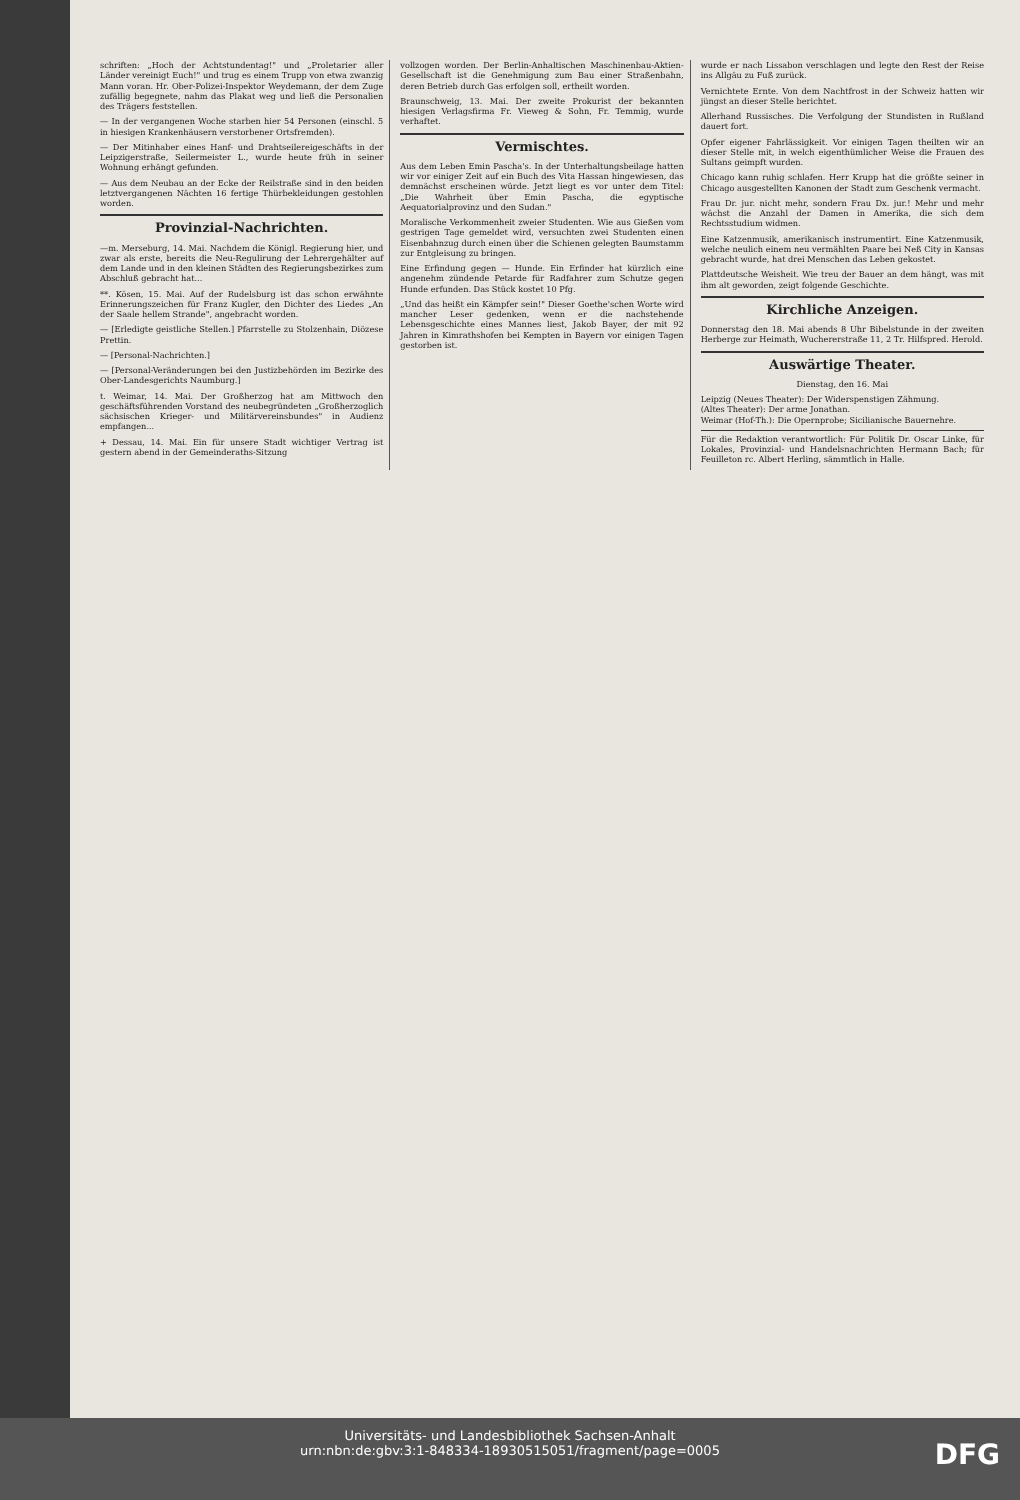schriften: „Hoch der Achtstundentag!" und „Proletarier aller Länder vereinigt Euch!" und trug es einem Trupp von etwa zwanzig Mann voran. Hr. Ober-Polizei-Inspektor Weydemann, der dem Zuge zufällig begegnete, nahm das Plakat weg und ließ die Personalien des Trägers feststellen.
— In der vergangenen Woche starben hier 54 Personen (einschl. 5 in hiesigen Krankenhäusern verstorbener Ortsfremden).
— Der Mitinhaber eines Hanf- und Drahtseilereigeschäfts in der Leipzigerstraße, Seilermeister L., wurde heute früh in seiner Wohnung erhängt gefunden.
— Aus dem Neubau an der Ecke der Reilstraße sind in den beiden letztvergangenen Nächten 16 fertige Thürbekleidungen gestohlen worden.
Provinzial-Nachrichten.
—m. Merseburg, 14. Mai. Nachdem die Königl. Regierung hier, und zwar als erste, bereits die Neu-Regulirung der Lehrergehälter auf dem Lande und in den kleinen Städten des Regierungsbezirkes zum Abschluß gebracht hat...
**. Kösen, 15. Mai. Auf der Rudelsburg ist das schon erwähnte Erinnerungszeichen für Franz Kugler, den Dichter des Liedes „An der Saale hellem Strande", angebracht worden.
— [Erledigte geistliche Stellen.] Pfarrstelle zu Stolzenhain, Diözese Prettin.
— [Personal-Nachrichten.]
— [Personal-Veränderungen bei den Justizbehörden im Bezirke des Ober-Landesgerichts Naumburg.]
t. Weimar, 14. Mai. Der Großherzog hat am Mittwoch den geschäftsführenden Vorstand des neubegründeten „Großherzoglich sächsischen Krieger- und Militärvereinsbundes" in Audienz empfangen...
+ Dessau, 14. Mai. Ein für unsere Stadt wichtiger Vertrag ist gestern abend in der Gemeinderaths-Sitzung
vollzogen worden. Der Berlin-Anhaltischen Maschinenbau-Aktien-Gesellschaft ist die Genehmigung zum Bau einer Straßenbahn, deren Betrieb durch Gas erfolgen soll, ertheilt worden.
Braunschweig, 13. Mai. Der zweite Prokurist der bekannten hiesigen Verlagsfirma Fr. Vieweg & Sohn, Fr. Temmig, wurde verhaftet.
Vermischtes.
Aus dem Leben Emin Pascha's. In der Unterhaltungsbeilage hatten wir vor einiger Zeit auf ein Buch des Vita Hassan hingewiesen, das demnächst erscheinen würde. Jetzt liegt es vor unter dem Titel: „Die Wahrheit über Emin Pascha, die egyptische Aequatorialprovinz und den Sudan."
Moralische Verkommenheit zweier Studenten. Wie aus Gießen vom gestrigen Tage gemeldet wird, versuchten zwei Studenten einen Eisenbahnzug durch einen über die Schienen gelegten Baumstamm zur Entgleisung zu bringen.
Eine Erfindung gegen — Hunde. Ein Erfinder hat kürzlich eine angenehm zündende Petarde für Radfahrer zum Schutze gegen Hunde erfunden. Das Stück kostet 10 Pfg.
„Und das heißt ein Kämpfer sein!" Dieser Goethe'schen Worte wird mancher Leser gedenken, wenn er die nachstehende Lebensgeschichte eines Mannes liest, Jakob Bayer, der mit 92 Jahren in Kimrathshofen bei Kempten in Bayern vor einigen Tagen gestorben ist.
wurde er nach Lissabon verschlagen und legte den Rest der Reise ins Allgäu zu Fuß zurück.
Vernichtete Ernte. Von dem Nachtfrost in der Schweiz hatten wir jüngst an dieser Stelle berichtet.
Allerhand Russisches. Die Verfolgung der Stundisten in Rußland dauert fort.
Opfer eigener Fahrlässigkeit. Vor einigen Tagen theilten wir an dieser Stelle mit, in welch eigenthümlicher Weise die Frauen des Sultans geimpft wurden.
Chicago kann ruhig schlafen. Herr Krupp hat die größte seiner in Chicago ausgestellten Kanonen der Stadt zum Geschenk vermacht.
Frau Dr. jur. nicht mehr, sondern Frau Dx. jur.! Mehr und mehr wächst die Anzahl der Damen in Amerika, die sich dem Rechtsstudium widmen.
Eine Katzenmusik, amerikanisch instrumentirt. Eine Katzenmusik, welche neulich einem neu vermählten Paare bei Neß City in Kansas gebracht wurde, hat drei Menschen das Leben gekostet.
Plattdeutsche Weisheit. Wie treu der Bauer an dem hängt, was mit ihm alt geworden, zeigt folgende Geschichte.
Kirchliche Anzeigen.
Donnerstag den 18. Mai abends 8 Uhr Bibelstunde in der zweiten Herberge zur Heimath, Wuchererstraße 11, 2 Tr. Hilfspred. Herold.
Auswärtige Theater.
Dienstag, den 16. Mai
Leipzig (Neues Theater): Der Widerspenstigen Zähmung.
(Altes Theater): Der arme Jonathan.
Weimar (Hof-Th.): Die Opernprobe; Sicilianische Bauernehre.
Für die Redaktion verantwortlich: Für Politik Dr. Oscar Linke, für Lokales, Provinzial- und Handelsnachrichten Hermann Bach; für Feuilleton rc. Albert Herling, sämmtlich in Halle.
Universitäts- und Landesbibliothek Sachsen-Anhalt
urn:nbn:de:gbv:3:1-848334-18930515051/fragment/page=0005
DFG